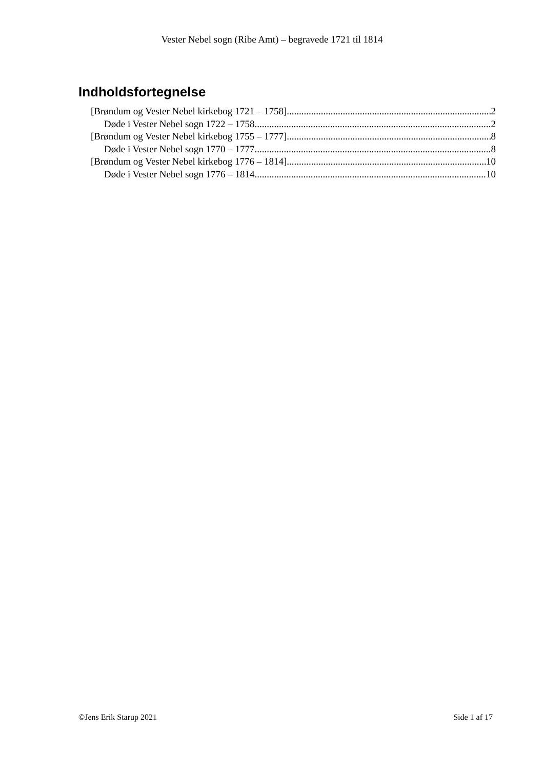Vester Nebel sogn (Ribe Amt) – begravede 1721 til 1814
Indholdsfortegnelse
[Brøndum og Vester Nebel kirkebog 1721 – 1758] 2
Døde i Vester Nebel sogn 1722 – 1758 2
[Brøndum og Vester Nebel kirkebog 1755 – 1777] 8
Døde i Vester Nebel sogn 1770 – 1777 8
[Brøndum og Vester Nebel kirkebog 1776 – 1814] 10
Døde i Vester Nebel sogn 1776 – 1814 10
©Jens Erik Starup 2021 Side 1 af 17